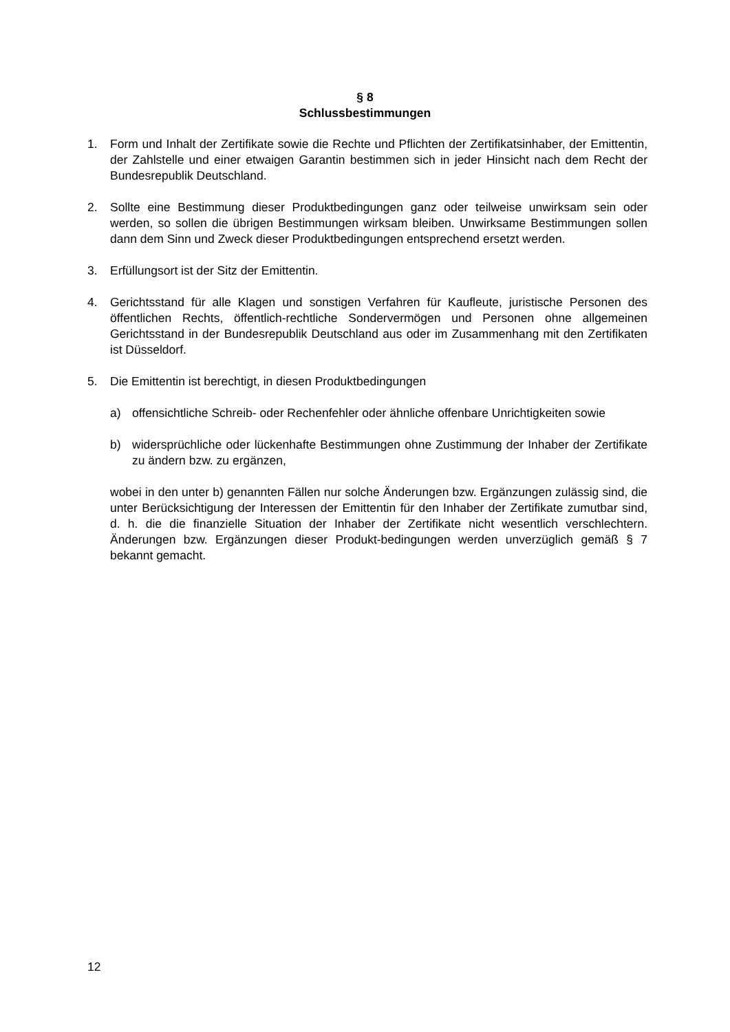§ 8
Schlussbestimmungen
1. Form und Inhalt der Zertifikate sowie die Rechte und Pflichten der Zertifikatsinhaber, der Emittentin, der Zahlstelle und einer etwaigen Garantin bestimmen sich in jeder Hinsicht nach dem Recht der Bundesrepublik Deutschland.
2. Sollte eine Bestimmung dieser Produktbedingungen ganz oder teilweise unwirksam sein oder werden, so sollen die übrigen Bestimmungen wirksam bleiben. Unwirksame Bestimmungen sollen dann dem Sinn und Zweck dieser Produktbedingungen entsprechend ersetzt werden.
3. Erfüllungsort ist der Sitz der Emittentin.
4. Gerichtsstand für alle Klagen und sonstigen Verfahren für Kaufleute, juristische Personen des öffentlichen Rechts, öffentlich-rechtliche Sondervermögen und Personen ohne allgemeinen Gerichtsstand in der Bundesrepublik Deutschland aus oder im Zusammenhang mit den Zertifikaten ist Düsseldorf.
5. Die Emittentin ist berechtigt, in diesen Produktbedingungen
a) offensichtliche Schreib- oder Rechenfehler oder ähnliche offenbare Unrichtigkeiten sowie
b) widersprüchliche oder lückenhafte Bestimmungen ohne Zustimmung der Inhaber der Zertifikate zu ändern bzw. zu ergänzen,
wobei in den unter b) genannten Fällen nur solche Änderungen bzw. Ergänzungen zulässig sind, die unter Berücksichtigung der Interessen der Emittentin für den Inhaber der Zertifikate zumutbar sind, d. h. die die finanzielle Situation der Inhaber der Zertifikate nicht wesentlich verschlechtern. Änderungen bzw. Ergänzungen dieser Produkt-bedingungen werden unverzüglich gemäß § 7 bekannt gemacht.
12